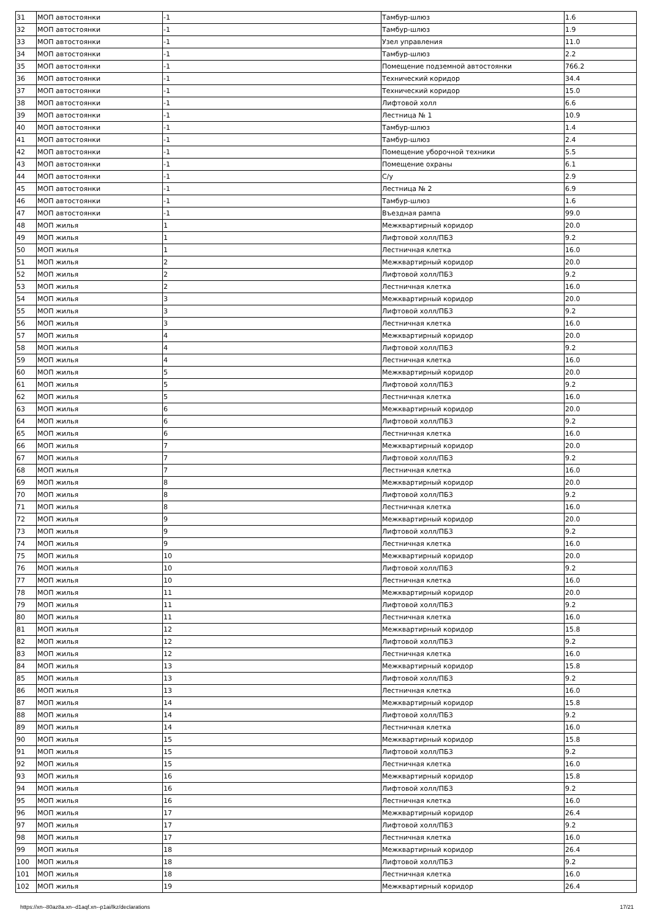| 31 | МОП автостоянки | -1 | Тамбур-шлюз | 1.6 |
| 32 | МОП автостоянки | -1 | Тамбур-шлюз | 1.9 |
| 33 | МОП автостоянки | -1 | Узел управления | 11.0 |
| 34 | МОП автостоянки | -1 | Тамбур-шлюз | 2.2 |
| 35 | МОП автостоянки | -1 | Помещение подземной автостоянки | 766.2 |
| 36 | МОП автостоянки | -1 | Технический коридор | 34.4 |
| 37 | МОП автостоянки | -1 | Технический коридор | 15.0 |
| 38 | МОП автостоянки | -1 | Лифтовой холл | 6.6 |
| 39 | МОП автостоянки | -1 | Лестница № 1 | 10.9 |
| 40 | МОП автостоянки | -1 | Тамбур-шлюз | 1.4 |
| 41 | МОП автостоянки | -1 | Тамбур-шлюз | 2.4 |
| 42 | МОП автостоянки | -1 | Помещение уборочной техники | 5.5 |
| 43 | МОП автостоянки | -1 | Помещение охраны | 6.1 |
| 44 | МОП автостоянки | -1 | С/у | 2.9 |
| 45 | МОП автостоянки | -1 | Лестница № 2 | 6.9 |
| 46 | МОП автостоянки | -1 | Тамбур-шлюз | 1.6 |
| 47 | МОП автостоянки | -1 | Въездная рампа | 99.0 |
| 48 | МОП жилья | 1 | Межквартирный коридор | 20.0 |
| 49 | МОП жилья | 1 | Лифтовой холл/ПБЗ | 9.2 |
| 50 | МОП жилья | 1 | Лестничная клетка | 16.0 |
| 51 | МОП жилья | 2 | Межквартирный коридор | 20.0 |
| 52 | МОП жилья | 2 | Лифтовой холл/ПБЗ | 9.2 |
| 53 | МОП жилья | 2 | Лестничная клетка | 16.0 |
| 54 | МОП жилья | 3 | Межквартирный коридор | 20.0 |
| 55 | МОП жилья | 3 | Лифтовой холл/ПБЗ | 9.2 |
| 56 | МОП жилья | 3 | Лестничная клетка | 16.0 |
| 57 | МОП жилья | 4 | Межквартирный коридор | 20.0 |
| 58 | МОП жилья | 4 | Лифтовой холл/ПБЗ | 9.2 |
| 59 | МОП жилья | 4 | Лестничная клетка | 16.0 |
| 60 | МОП жилья | 5 | Межквартирный коридор | 20.0 |
| 61 | МОП жилья | 5 | Лифтовой холл/ПБЗ | 9.2 |
| 62 | МОП жилья | 5 | Лестничная клетка | 16.0 |
| 63 | МОП жилья | 6 | Межквартирный коридор | 20.0 |
| 64 | МОП жилья | 6 | Лифтовой холл/ПБЗ | 9.2 |
| 65 | МОП жилья | 6 | Лестничная клетка | 16.0 |
| 66 | МОП жилья | 7 | Межквартирный коридор | 20.0 |
| 67 | МОП жилья | 7 | Лифтовой холл/ПБЗ | 9.2 |
| 68 | МОП жилья | 7 | Лестничная клетка | 16.0 |
| 69 | МОП жилья | 8 | Межквартирный коридор | 20.0 |
| 70 | МОП жилья | 8 | Лифтовой холл/ПБЗ | 9.2 |
| 71 | МОП жилья | 8 | Лестничная клетка | 16.0 |
| 72 | МОП жилья | 9 | Межквартирный коридор | 20.0 |
| 73 | МОП жилья | 9 | Лифтовой холл/ПБЗ | 9.2 |
| 74 | МОП жилья | 9 | Лестничная клетка | 16.0 |
| 75 | МОП жилья | 10 | Межквартирный коридор | 20.0 |
| 76 | МОП жилья | 10 | Лифтовой холл/ПБЗ | 9.2 |
| 77 | МОП жилья | 10 | Лестничная клетка | 16.0 |
| 78 | МОП жилья | 11 | Межквартирный коридор | 20.0 |
| 79 | МОП жилья | 11 | Лифтовой холл/ПБЗ | 9.2 |
| 80 | МОП жилья | 11 | Лестничная клетка | 16.0 |
| 81 | МОП жилья | 12 | Межквартирный коридор | 15.8 |
| 82 | МОП жилья | 12 | Лифтовой холл/ПБЗ | 9.2 |
| 83 | МОП жилья | 12 | Лестничная клетка | 16.0 |
| 84 | МОП жилья | 13 | Межквартирный коридор | 15.8 |
| 85 | МОП жилья | 13 | Лифтовой холл/ПБЗ | 9.2 |
| 86 | МОП жилья | 13 | Лестничная клетка | 16.0 |
| 87 | МОП жилья | 14 | Межквартирный коридор | 15.8 |
| 88 | МОП жилья | 14 | Лифтовой холл/ПБЗ | 9.2 |
| 89 | МОП жилья | 14 | Лестничная клетка | 16.0 |
| 90 | МОП жилья | 15 | Межквартирный коридор | 15.8 |
| 91 | МОП жилья | 15 | Лифтовой холл/ПБЗ | 9.2 |
| 92 | МОП жилья | 15 | Лестничная клетка | 16.0 |
| 93 | МОП жилья | 16 | Межквартирный коридор | 15.8 |
| 94 | МОП жилья | 16 | Лифтовой холл/ПБЗ | 9.2 |
| 95 | МОП жилья | 16 | Лестничная клетка | 16.0 |
| 96 | МОП жилья | 17 | Межквартирный коридор | 26.4 |
| 97 | МОП жилья | 17 | Лифтовой холл/ПБЗ | 9.2 |
| 98 | МОП жилья | 17 | Лестничная клетка | 16.0 |
| 99 | МОП жилья | 18 | Межквартирный коридор | 26.4 |
| 100 | МОП жилья | 18 | Лифтовой холл/ПБЗ | 9.2 |
| 101 | МОП жилья | 18 | Лестничная клетка | 16.0 |
| 102 | МОП жилья | 19 | Межквартирный коридор | 26.4 |
https://xn--80az8a.xn--d1aqf.xn--p1ai/lkz/declarations 17/21